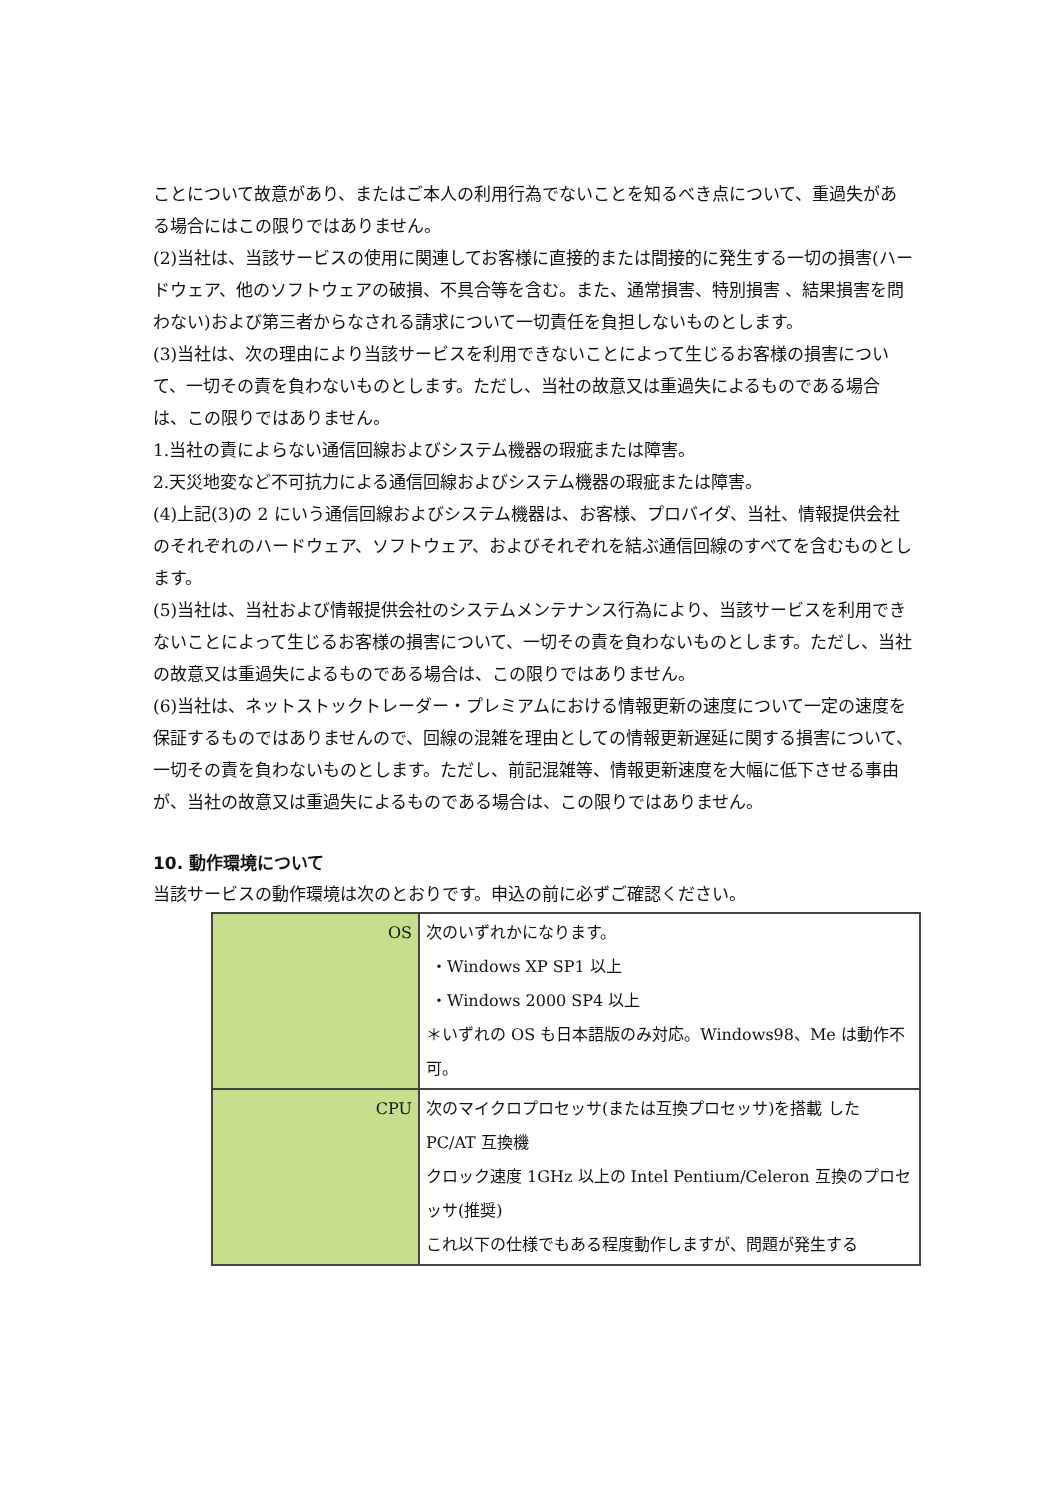ことについて故意があり、またはご本人の利用行為でないことを知るべき点について、重過失がある場合にはこの限りではありません。
(2)当社は、当該サービスの使用に関連してお客様に直接的または間接的に発生する一切の損害(ハードウェア、他のソフトウェアの破損、不具合等を含む。また、通常損害、特別損害 、結果損害を問わない)および第三者からなされる請求について一切責任を負担しないものとします。
(3)当社は、次の理由により当該サービスを利用できないことによって生じるお客様の損害について、一切その責を負わないものとします。ただし、当社の故意又は重過失によるものである場合は、この限りではありません。
1.当社の責によらない通信回線およびシステム機器の瑕疵または障害。
2.天災地変など不可抗力による通信回線およびシステム機器の瑕疵または障害。
(4)上記(3)の 2 にいう通信回線およびシステム機器は、お客様、プロバイダ、当社、情報提供会社のそれぞれのハードウェア、ソフトウェア、およびそれぞれを結ぶ通信回線のすべてを含むものとします。
(5)当社は、当社および情報提供会社のシステムメンテナンス行為により、当該サービスを利用できないことによって生じるお客様の損害について、一切その責を負わないものとします。ただし、当社の故意又は重過失によるものである場合は、この限りではありません。
(6)当社は、ネットストックトレーダー・プレミアムにおける情報更新の速度について一定の速度を保証するものではありませんので、回線の混雑を理由としての情報更新遅延に関する損害について、一切その責を負わないものとします。ただし、前記混雑等、情報更新速度を大幅に低下させる事由が、当社の故意又は重過失によるものである場合は、この限りではありません。
10. 動作環境について
当該サービスの動作環境は次のとおりです。申込の前に必ずご確認ください。
| OS | 次のいずれかになります。 ・Windows XP SP1 以上 ・Windows 2000 SP4 以上 ＊いずれの OS も日本語版のみ対応。Windows98、Me は動作不可。 |
| CPU | 次のマイクロプロセッサ(または互換プロセッサ)を搭載 した PC/AT 互換機 クロック速度 1GHz 以上の Intel Pentium/Celeron 互換のプロセッサ(推奨) これ以下の仕様でもある程度動作しますが、問題が発生する |